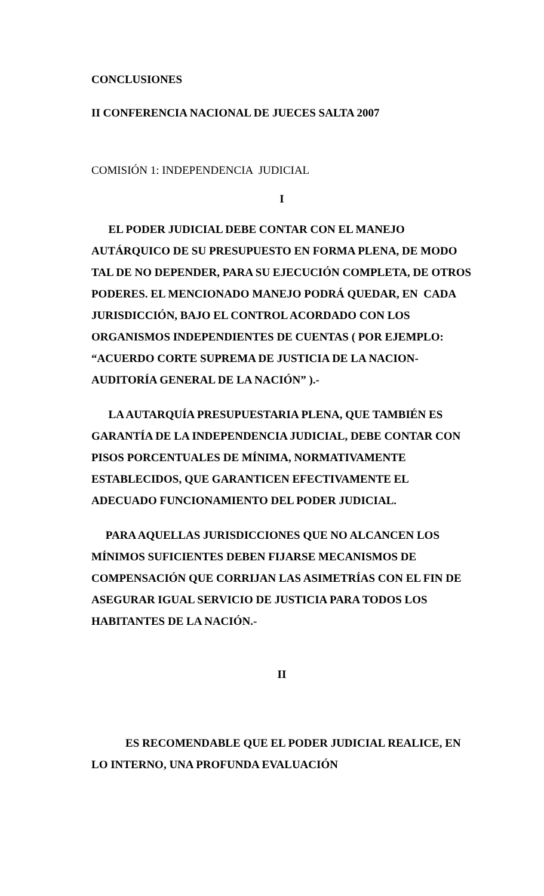CONCLUSIONES
II CONFERENCIA NACIONAL DE JUECES SALTA 2007
COMISIÓN 1: INDEPENDENCIA JUDICIAL
I
EL PODER JUDICIAL DEBE CONTAR CON EL MANEJO AUTÁRQUICO DE SU PRESUPUESTO EN FORMA PLENA, DE MODO TAL DE NO DEPENDER, PARA SU EJECUCIÓN COMPLETA, DE OTROS PODERES. EL MENCIONADO MANEJO PODRÁ QUEDAR, EN CADA JURISDICCIÓN, BAJO EL CONTROL ACORDADO CON LOS ORGANISMOS INDEPENDIENTES DE CUENTAS ( POR EJEMPLO: “ACUERDO CORTE SUPREMA DE JUSTICIA DE LA NACION- AUDITORÍA GENERAL DE LA NACIÓN” ).-
LA AUTARQUÍA PRESUPUESTARIA PLENA, QUE TAMBIÉN ES GARANTÍA DE LA INDEPENDENCIA JUDICIAL, DEBE CONTAR CON PISOS PORCENTUALES DE MÍNIMA, NORMATIVAMENTE ESTABLECIDOS, QUE GARANTICEN EFECTIVAMENTE EL ADECUADO FUNCIONAMIENTO DEL PODER JUDICIAL.
PARA AQUELLAS JURISDICCIONES QUE NO ALCANCEN LOS MÍNIMOS SUFICIENTES DEBEN FIJARSE MECANISMOS DE COMPENSACIÓN QUE CORRIJAN LAS ASIMETRÍAS CON EL FIN DE ASEGURAR IGUAL SERVICIO DE JUSTICIA PARA TODOS LOS HABITANTES DE LA NACIÓN.-
II
ES RECOMENDABLE QUE EL PODER JUDICIAL REALICE, EN LO INTERNO, UNA PROFUNDA EVALUACIÓN